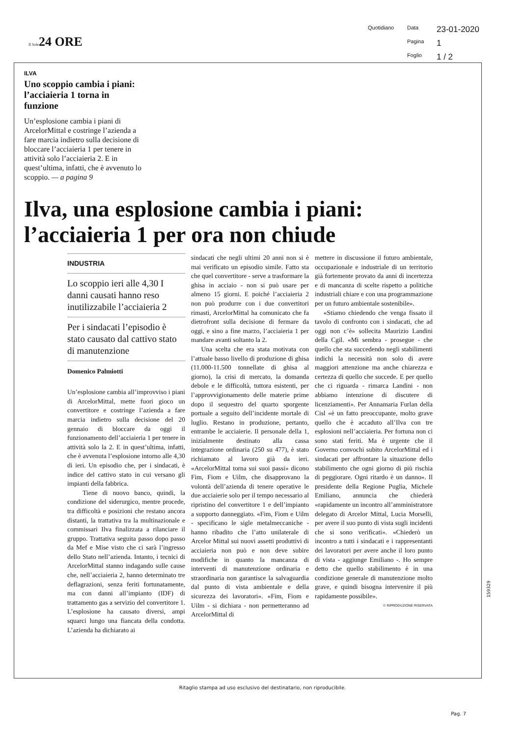Il Sole24 ORE
Quotidiano Data 23-01-2020 Pagina 1 Foglio 1 / 2
ILVA
Uno scoppio cambia i piani: l’acciaieria 1 torna in funzione
Un’esplosione cambia i piani di ArcelorMittal e costringe l’azienda a fare marcia indietro sulla decisione di bloccare l’acciaieria 1 per tenere in attività solo l’acciaieria 2. E in quest’ultima, infatti, che è avvenuto lo scoppio. — a pagina 9
Ilva, una esplosione cambia i piani: l’acciaieria 1 per ora non chiude
INDUSTRIA
Lo scoppio ieri alle 4,30 I danni causati hanno reso inutilizzabile l’acciaieria 2
Per i sindacati l’episodio è stato causato dal cattivo stato di manutenzione
Domenico Palmiotti
Un’esplosione cambia all’improvviso i piani di ArcelorMittal, mette fuori gioco un convertitore e costringe l’azienda a fare marcia indietro sulla decisione del 20 gennaio di bloccare da oggi il funzionamento dell’acciaieria 1 per tenere in attività solo la 2. E in quest’ultima, infatti, che è avvenuta l’esplosione intorno alle 4,30 di ieri. Un episodio che, per i sindacati, è indice del cattivo stato in cui versano gli impianti della fabbrica.
Tiene di nuovo banco, quindi, la condizione del siderurgico, mentre procede, tra difficoltà e posizioni che restano ancora distanti, la trattativa tra la multinazionale e commissari Ilva finalizzata a rilanciare il gruppo. Trattativa seguita passo dopo passo da Mef e Mise visto che ci sarà l’ingresso dello Stato nell’azienda. Intanto, i tecnici di ArcelorMittal stanno indagando sulle cause che, nell’acciaieria 2, hanno determinato tre deflagrazioni, senza feriti fortunatamente, ma con danni all’impianto (IDF) di trattamento gas a servizio del convertitore 1. L’esplosione ha causato diversi, ampi squarci lungo una fiancata della condotta. L’azienda ha dichiarato ai
sindacati che negli ultimi 20 anni non si è mai verificato un episodio simile. Fatto sta che quel convertitore - serve a trasformare la ghisa in acciaio - non si può usare per almeno 15 giorni. E poiché l’acciaieria 2 non può produrre con i due convertitori rimasti, ArcelorMittal ha comunicato che fa dietrofront sulla decisione di fermare da oggi, e sino a fine marzo, l’acciaieria 1 per mandare avanti soltanto la 2.
Una scelta che era stata motivata con l’attuale basso livello di produzione di ghisa (11.000-11.500 tonnellate di ghisa al giorno), la crisi di mercato, la domanda debole e le difficoltà, tuttora esistenti, per l’approvvigionamento delle materie prime dopo il sequestro del quarto sporgente portuale a seguito dell’incidente mortale di luglio. Restano in produzione, pertanto, entrambe le acciaierie. Il personale della 1, inizialmente destinato alla cassa integrazione ordinaria (250 su 477), è stato richiamato al lavoro già da ieri. «ArcelorMittal torna sui suoi passi» dicono Fim, Fiom e Uilm, che disapprovano la volontà dell’azienda di tenere operative le due acciaierie solo per il tempo necessario al ripristino del convertitore 1 e dell’impianto a supporto danneggiato. «Fim, Fiom e Uilm - specificano le sigle metalmeccaniche - hanno ribadito che l’atto unilaterale di Arcelor Mittal sui nuovi assetti produttivi di acciaieria non può e non deve subire modifiche in quanto la mancanza di interventi di manutenzione ordinaria e straordinaria non garantisce la salvaguardia dal punto di vista ambientale e della sicurezza dei lavoratori». «Fim, Fiom e Uilm - si dichiara - non permetteranno ad ArcelorMittal di
mettere in discussione il futuro ambientale, occupazionale e industriale di un territorio già fortemente provato da anni di incertezza e di mancanza di scelte rispetto a politiche industriali chiare e con una programmazione per un futuro ambientale sostenibile».
«Stiamo chiedendo che venga fissato il tavolo di confronto con i sindacati, che ad oggi non c’è» sollecita Maurizio Landini della Cgil. «Mi sembra - prosegue - che quello che sta succedendo negli stabilimenti indichi la necessità non solo di avere maggiori attenzione ma anche chiarezza e certezza di quello che succede. E per quello che ci riguarda - rimarca Landini - non abbiamo intenzione di discutere di licenziamenti». Per Annamaria Furlan della Cisl «è un fatto preoccupante, molto grave quello che è accaduto all’Ilva con tre esplosioni nell’acciaieria. Per fortuna non ci sono stati feriti. Ma è urgente che il Governo convochi subito ArcelorMittal ed i sindacati per affrontare la situazione dello stabilimento che ogni giorno di più rischia di peggiorare. Ogni ritardo è un danno». Il presidente della Regione Puglia, Michele Emiliano, annuncia che chiederà «rapidamente un incontro all’amministratore delegato di Arcelor Mittal, Lucia Morselli, per avere il suo punto di vista sugli incidenti che si sono verificati». «Chiederò un incontro a tutti i sindacati e i rappresentanti dei lavoratori per avere anche il loro punto di vista - aggiunge Emiliano -. Ho sempre detto che quello stabilimento è in una condizione generale di manutenzione molto grave, e quindi bisogna intervenire il più rapidamente possibile».
© RIPRODUZIONE RISERVATA
159329
Ritaglio stampa ad uso esclusivo del destinatario, non riproducibile.
Pag. 7